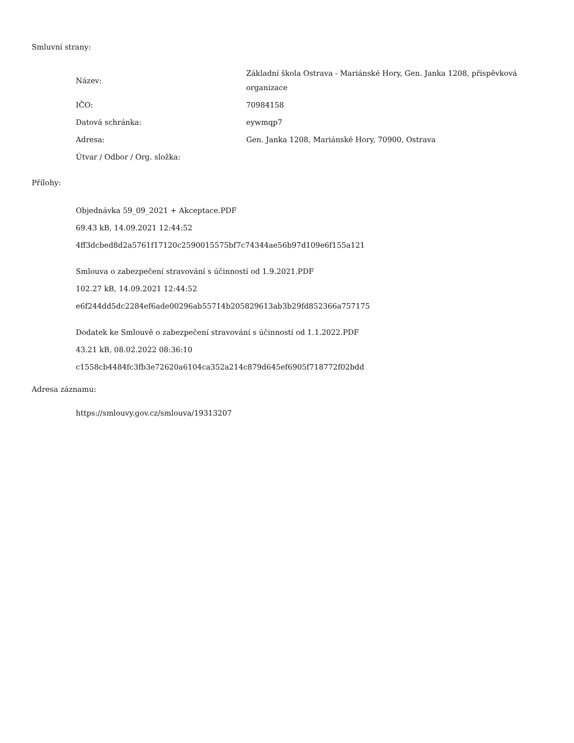Smluvní strany:
| Název: | Základní škola Ostrava - Mariánské Hory, Gen. Janka 1208, příspěvková organizace |
| IČO: | 70984158 |
| Datová schránka: | eywmqp7 |
| Adresa: | Gen. Janka 1208, Mariánské Hory, 70900, Ostrava |
| Útvar / Odbor / Org. složka: | |
Přílohy:
Objednávka 59_09_2021 + Akceptace.PDF
69.43 kB, 14.09.2021 12:44:52
4ff3dcbed8d2a5761f17120c2590015575bf7c74344ae56b97d109e6f155a121
Smlouva o zabezpečení stravování s účinností od 1.9.2021.PDF
102.27 kB, 14.09.2021 12:44:52
e6f244dd5dc2284ef6ade00296ab55714b205829613ab3b29fd852366a757175
Dodatek ke Smlouvě o zabezpečení stravování s účinností od 1.1.2022.PDF
43.21 kB, 08.02.2022 08:36:10
c1558cb4484fc3fb3e72620a6104ca352a214c879d645ef6905f718772f02bdd
Adresa záznamu:
https://smlouvy.gov.cz/smlouva/19313207